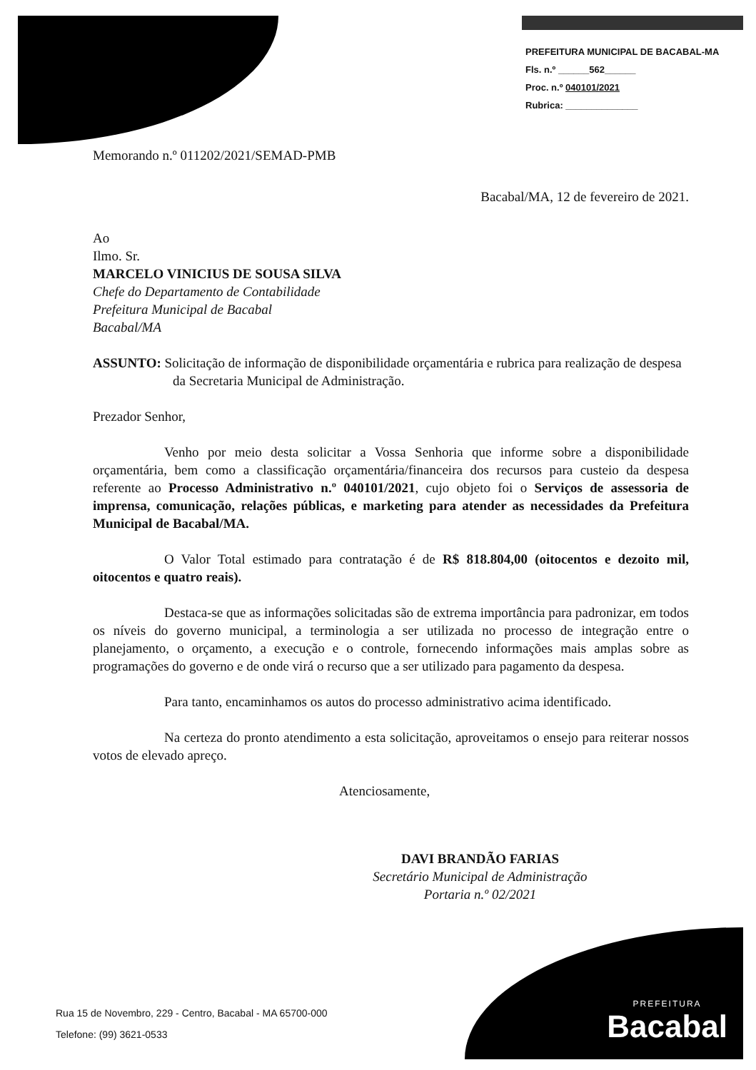PREFEITURA MUNICIPAL DE BACABAL-MA
Fls. n.º ______562______
Proc. n.º 040101/2021
Rubrica: ______________
Memorando n.º 011202/2021/SEMAD-PMB
Bacabal/MA, 12 de fevereiro de 2021.
Ao
Ilmo. Sr.
MARCELO VINICIUS DE SOUSA SILVA
Chefe do Departamento de Contabilidade
Prefeitura Municipal de Bacabal
Bacabal/MA
ASSUNTO: Solicitação de informação de disponibilidade orçamentária e rubrica para realização de despesa da Secretaria Municipal de Administração.
Prezador Senhor,
Venho por meio desta solicitar a Vossa Senhoria que informe sobre a disponibilidade orçamentária, bem como a classificação orçamentária/financeira dos recursos para custeio da despesa referente ao Processo Administrativo n.º 040101/2021, cujo objeto foi o Serviços de assessoria de imprensa, comunicação, relações públicas, e marketing para atender as necessidades da Prefeitura Municipal de Bacabal/MA.
O Valor Total estimado para contratação é de R$ 818.804,00 (oitocentos e dezoito mil, oitocentos e quatro reais).
Destaca-se que as informações solicitadas são de extrema importância para padronizar, em todos os níveis do governo municipal, a terminologia a ser utilizada no processo de integração entre o planejamento, o orçamento, a execução e o controle, fornecendo informações mais amplas sobre as programações do governo e de onde virá o recurso que a ser utilizado para pagamento da despesa.
Para tanto, encaminhamos os autos do processo administrativo acima identificado.
Na certeza do pronto atendimento a esta solicitação, aproveitamos o ensejo para reiterar nossos votos de elevado apreço.
Atenciosamente,
DAVI BRANDÃO FARIAS
Secretário Municipal de Administração
Portaria n.º 02/2021
PREFEITURA
Bacabal
Rua 15 de Novembro, 229 - Centro, Bacabal - MA 65700-000
Telefone: (99) 3621-0533